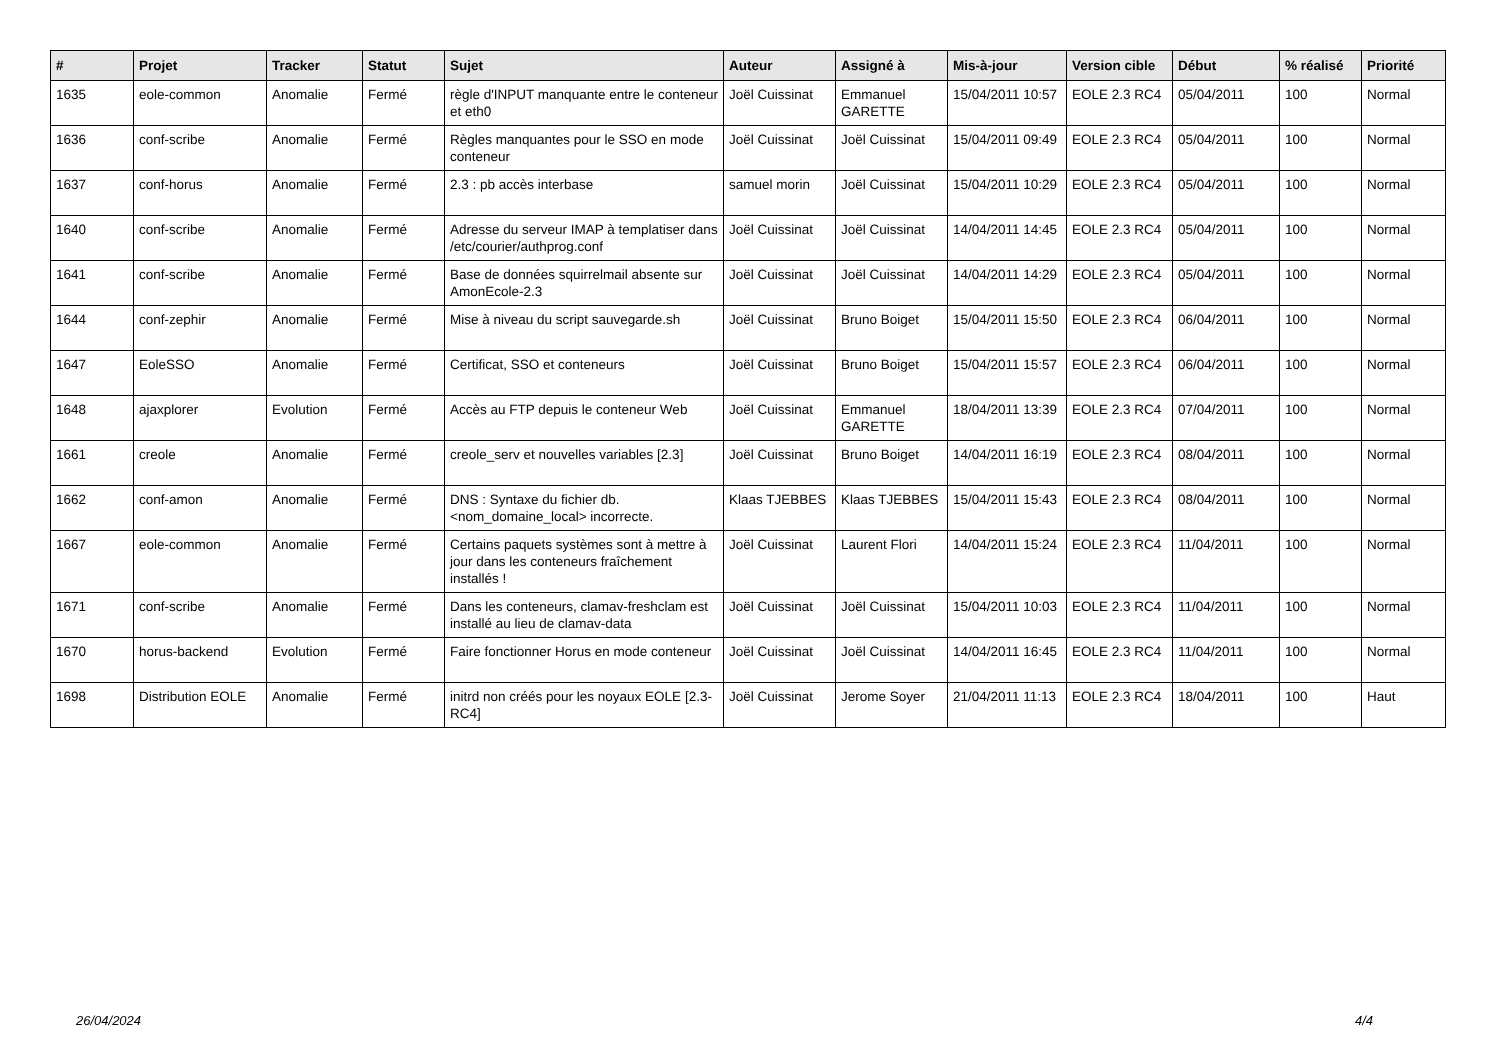| # | Projet | Tracker | Statut | Sujet | Auteur | Assigné à | Mis-à-jour | Version cible | Début | % réalisé | Priorité |
| --- | --- | --- | --- | --- | --- | --- | --- | --- | --- | --- | --- |
| 1635 | eole-common | Anomalie | Fermé | règle d'INPUT manquante entre le conteneur et eth0 | Joël Cuissinat | Emmanuel GARETTE | 15/04/2011 10:57 | EOLE 2.3 RC4 | 05/04/2011 | 100 | Normal |
| 1636 | conf-scribe | Anomalie | Fermé | Règles manquantes pour le SSO en mode conteneur | Joël Cuissinat | Joël Cuissinat | 15/04/2011 09:49 | EOLE 2.3 RC4 | 05/04/2011 | 100 | Normal |
| 1637 | conf-horus | Anomalie | Fermé | 2.3 : pb accès interbase | samuel morin | Joël Cuissinat | 15/04/2011 10:29 | EOLE 2.3 RC4 | 05/04/2011 | 100 | Normal |
| 1640 | conf-scribe | Anomalie | Fermé | Adresse du serveur IMAP à templatiser dans /etc/courier/authprog.conf | Joël Cuissinat | Joël Cuissinat | 14/04/2011 14:45 | EOLE 2.3 RC4 | 05/04/2011 | 100 | Normal |
| 1641 | conf-scribe | Anomalie | Fermé | Base de données squirrelmail absente sur AmonEcole-2.3 | Joël Cuissinat | Joël Cuissinat | 14/04/2011 14:29 | EOLE 2.3 RC4 | 05/04/2011 | 100 | Normal |
| 1644 | conf-zephir | Anomalie | Fermé | Mise à niveau du script sauvegarde.sh | Joël Cuissinat | Bruno Boiget | 15/04/2011 15:50 | EOLE 2.3 RC4 | 06/04/2011 | 100 | Normal |
| 1647 | EoleSSO | Anomalie | Fermé | Certificat, SSO et conteneurs | Joël Cuissinat | Bruno Boiget | 15/04/2011 15:57 | EOLE 2.3 RC4 | 06/04/2011 | 100 | Normal |
| 1648 | ajaxplorer | Evolution | Fermé | Accès au FTP depuis le conteneur Web | Joël Cuissinat | Emmanuel GARETTE | 18/04/2011 13:39 | EOLE 2.3 RC4 | 07/04/2011 | 100 | Normal |
| 1661 | creole | Anomalie | Fermé | creole_serv et nouvelles variables [2.3] | Joël Cuissinat | Bruno Boiget | 14/04/2011 16:19 | EOLE 2.3 RC4 | 08/04/2011 | 100 | Normal |
| 1662 | conf-amon | Anomalie | Fermé | DNS : Syntaxe du fichier db.<nom_domaine_local> incorrecte. | Klaas TJEBBES | Klaas TJEBBES | 15/04/2011 15:43 | EOLE 2.3 RC4 | 08/04/2011 | 100 | Normal |
| 1667 | eole-common | Anomalie | Fermé | Certains paquets systèmes sont à mettre à jour dans les conteneurs fraîchement installés ! | Joël Cuissinat | Laurent Flori | 14/04/2011 15:24 | EOLE 2.3 RC4 | 11/04/2011 | 100 | Normal |
| 1671 | conf-scribe | Anomalie | Fermé | Dans les conteneurs, clamav-freshclam est installé au lieu de clamav-data | Joël Cuissinat | Joël Cuissinat | 15/04/2011 10:03 | EOLE 2.3 RC4 | 11/04/2011 | 100 | Normal |
| 1670 | horus-backend | Evolution | Fermé | Faire fonctionner Horus en mode conteneur | Joël Cuissinat | Joël Cuissinat | 14/04/2011 16:45 | EOLE 2.3 RC4 | 11/04/2011 | 100 | Normal |
| 1698 | Distribution EOLE | Anomalie | Fermé | initrd non créés pour les noyaux EOLE [2.3-RC4] | Joël Cuissinat | Jerome Soyer | 21/04/2011 11:13 | EOLE 2.3 RC4 | 18/04/2011 | 100 | Haut |
26/04/2024 4/4